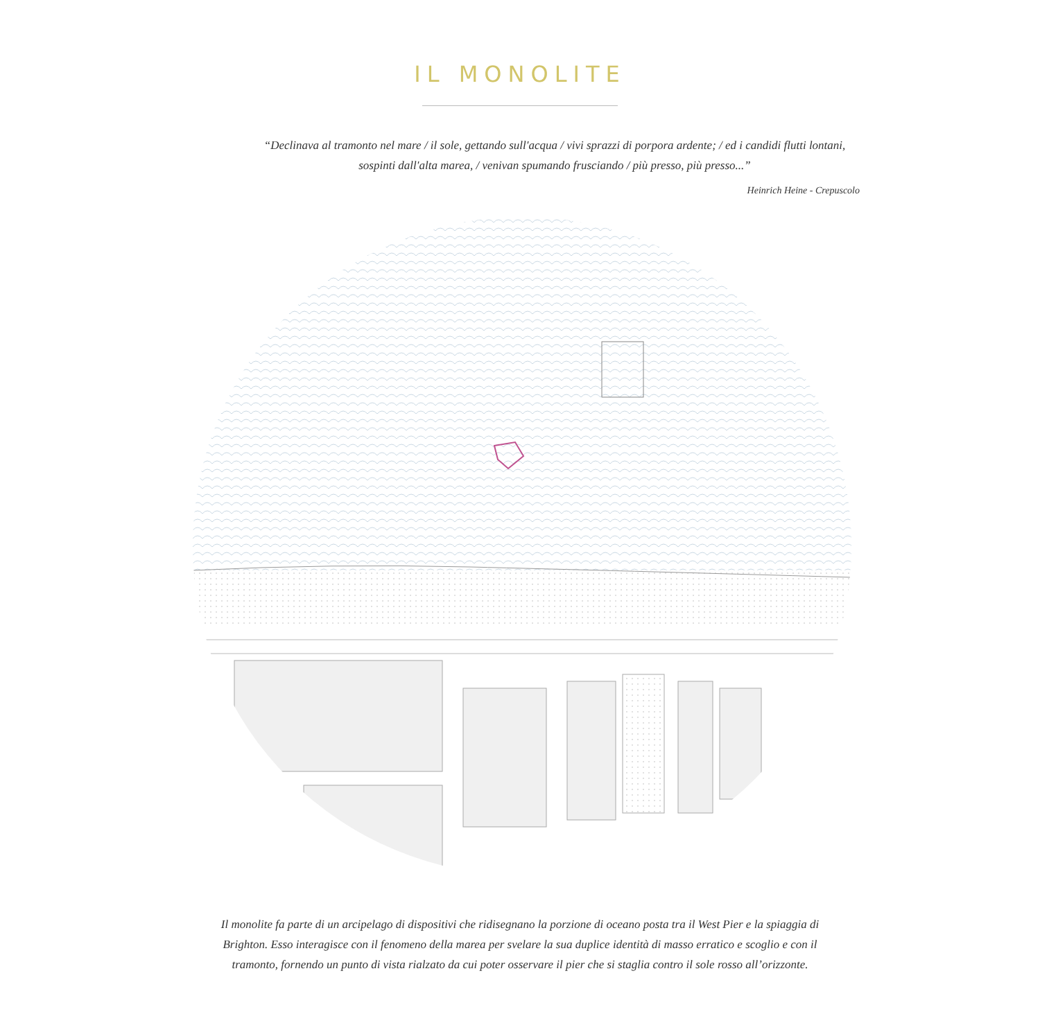IL MONOLITE
“Declinava al tramonto nel mare / il sole, gettando sull'acqua / vivi sprazzi di porpora ardente; / ed i candidi flutti lontani, sospinti dall'alta marea, / venivan spumando frusciando / più presso, più presso...”
Heinrich Heine - Crepuscolo
Il monolite fa parte di un arcipelago di dispositivi che ridisegnano la porzione di oceano posta tra il West Pier e la spiaggia di Brighton. Esso interagisce con il fenomeno della marea per svelare la sua duplice identità di masso erratico e scoglio e con il tramonto, fornendo un punto di vista rialzato da cui poter osservare il pier che si staglia contro il sole rosso all’orizzonte.